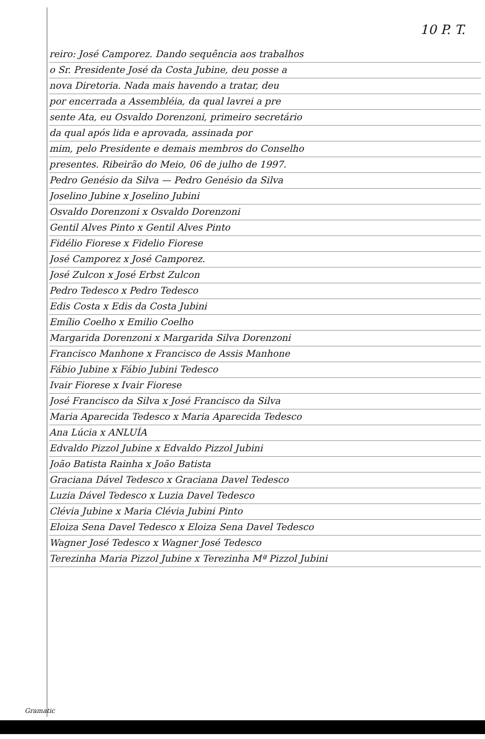10 P. T.
reiro: José Camporez. Dando sequência aos trabalhos
o Sr. Presidente José da Costa Jubine, deu posse a
nova Diretoria. Nada mais havendo a tratar, deu
por encerrada a Assembléia, da qual lavrei a pre
sente Ata, eu Osvaldo Dorenzoni, primeiro secretário
da qual após lida e aprovada, assinada por
mim, pelo Presidente e demais membros do Conselho
presentes. Ribeirão do Meio, 06 de julho de 1997.
Pedro Genésio da Silva — Pedro Genésio da Silva
Joselino Jubine x Joselino Jubini
Osvaldo Dorenzoni x Osvaldo Dorenzoni
Gentil Alves Pinto x Gentil Alves Pinto
Fidélio Fiorese x Fidelio Fiorese
José Camporez x José Camporez.
José Zulcon x José Erbst Zulcon
Pedro Tedesco x Pedro Tedesco
Edis Costa x Edis da Costa Jubini
Emílio Coelho x Emilio Coelho
Margarida Dorenzoni x Margarida Silva Dorenzoni
Francisco Manhone x Francisco de Assis Manhone
Fábio Jubine x Fábio Jubini Tedesco
Ivair Fiorese x Ivair Fiorese
José Francisco da Silva x José Francisco da Silva
Maria Aparecida Tedesco x Maria Aparecida Tedesco
Ana Lúcia x ANLUÍA
Edvaldo Pizzol Jubine x Edvaldo Pizzol Jubini
João Batista Rainha x João Batista
Graciana Dável Tedesco x Graciana Davel Tedesco
Luzia Dável Tedesco x Luzia Davel Tedesco
Clévia Jubine x Maria Clévia Jubini Pinto
Eloiza Sena Davel Tedesco x Eloiza Sena Davel Tedesco
Wagner José Tedesco x Wagner José Tedesco
Terezinha Maria Pizzol Jubine x Terezinha Mª Pizzol Jubini
Gramatic